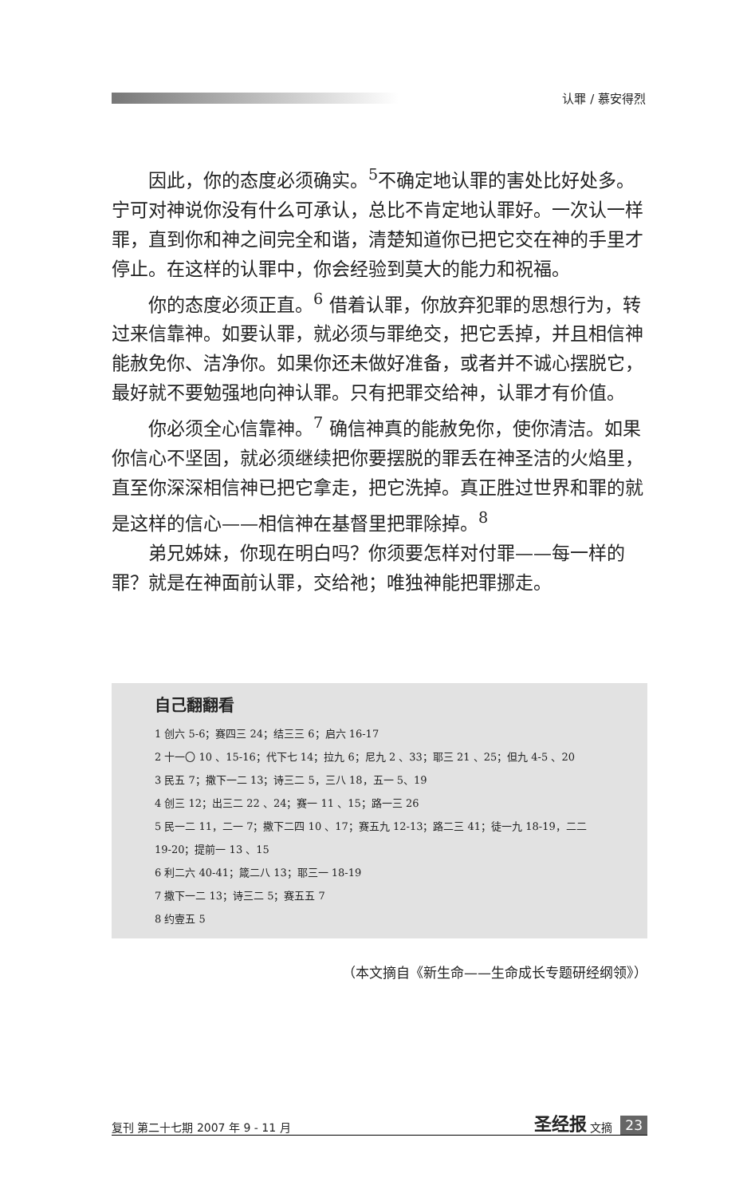认罪 / 慕安得烈
因此，你的态度必须确实。<sup>5</sup>不确定地认罪的害处比好处多。宁可对神说你没有什么可承认，总比不肯定地认罪好。一次认一样罪，直到你和神之间完全和谐，清楚知道你已把它交在神的手里才停止。在这样的认罪中，你会经验到莫大的能力和祝福。
你的态度必须正直。<sup>6</sup> 借着认罪，你放弃犯罪的思想行为，转过来信靠神。如要认罪，就必须与罪绝交，把它丢掉，并且相信神能赦免你、洁净你。如果你还未做好准备，或者并不诚心摆脱它，最好就不要勉强地向神认罪。只有把罪交给神，认罪才有价值。
你必须全心信靠神。<sup>7</sup> 确信神真的能赦免你，使你清洁。如果你信心不坚固，就必须继续把你要摆脱的罪丢在神圣洁的火焰里，直至你深深相信神已把它拿走，把它洗掉。真正胜过世界和罪的就是这样的信心——相信神在基督里把罪除掉。<sup>8</sup>
弟兄姊妹，你现在明白吗？你须要怎样对付罪——每一样的罪？就是在神面前认罪，交给祂；唯独神能把罪挪走。
自己翻翻看
1 创六 5-6；赛四三 24；结三三 6；启六 16-17
2 十一〇 10 、15-16；代下七 14；拉九 6；尼九 2 、33；耶三 21 、25；但九 4-5 、20
3 民五 7；撒下一二 13；诗三二 5，三八 18，五一 5、19
4 创三 12；出三二 22 、24；赛一 11 、15；路一三 26
5 民一二 11，二一 7；撒下二四 10 、17；赛五九 12-13；路二三 41；徒一九 18-19，二二 19-20；提前一 13 、15
6 利二六 40-41；箴二八 13；耶三一 18-19
7 撒下一二 13；诗三二 5；赛五五 7
8 约壹五 5
（本文摘自《新生命——生命成长专题研经纲领》）
复刊 第二十七期 2007 年 9 - 11 月 圣经报 文摘 23